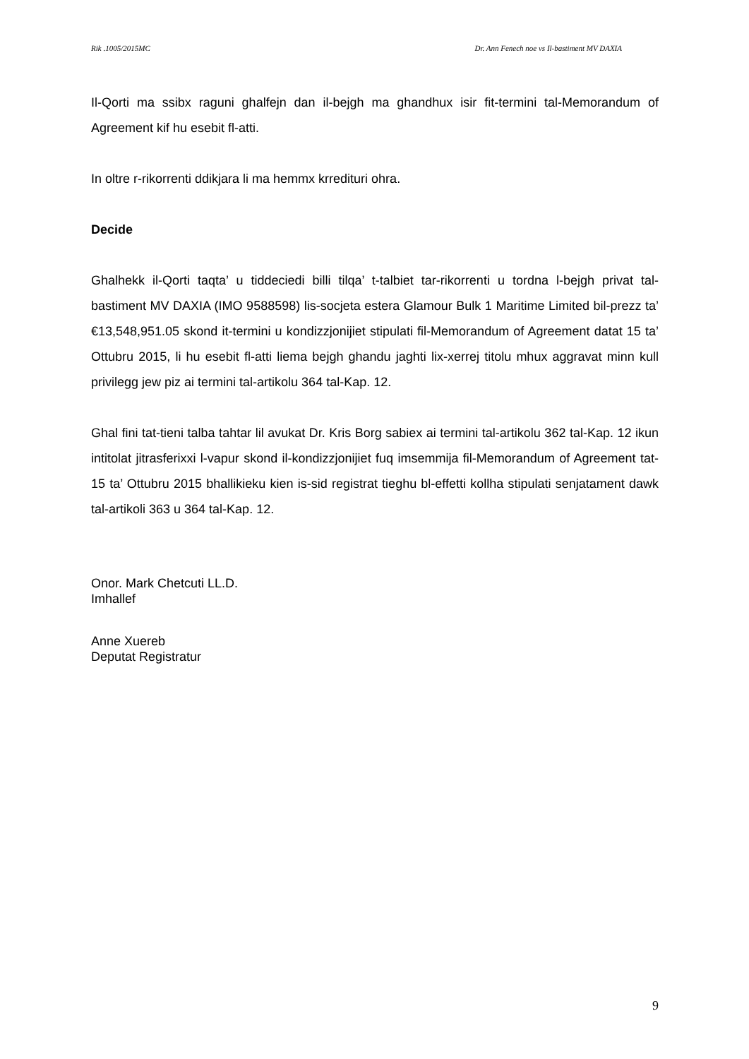Rik .1005/2015MC Dr. Ann Fenech noe vs Il-bastiment MV DAXIA
Il-Qorti ma ssibx raguni ghalfejn dan il-bejgh ma ghandhux isir fit-termini tal-Memorandum of Agreement kif hu esebit fl-atti.
In oltre r-rikorrenti ddikjara li ma hemmx krredituri ohra.
Decide
Ghalhekk il-Qorti taqta’ u tiddeciedi billi tilqa’ t-talbiet tar-rikorrenti u tordna l-bejgh privat tal-bastiment MV DAXIA (IMO 9588598) lis-socjeta estera Glamour Bulk 1 Maritime Limited bil-prezz ta’ €13,548,951.05 skond it-termini u kondizzjonijiet stipulati fil-Memorandum of Agreement datat 15 ta’ Ottubru 2015, li hu esebit fl-atti liema bejgh ghandu jaghti lix-xerrej titolu mhux aggravat minn kull privilegg jew piz ai termini tal-artikolu 364 tal-Kap. 12.
Ghal fini tat-tieni talba tahtar lil avukat Dr. Kris Borg sabiex ai termini tal-artikolu 362 tal-Kap. 12 ikun intitolat jitrasferixxi l-vapur skond il-kondizzjonijiet fuq imsemmija fil-Memorandum of Agreement tat-15 ta’ Ottubru 2015 bhallikieku kien is-sid registrat tieghu bl-effetti kollha stipulati senjatament dawk tal-artikoli 363 u 364 tal-Kap. 12.
Onor. Mark Chetcuti LL.D.
Imhallef
Anne Xuereb
Deputat Registratur
9